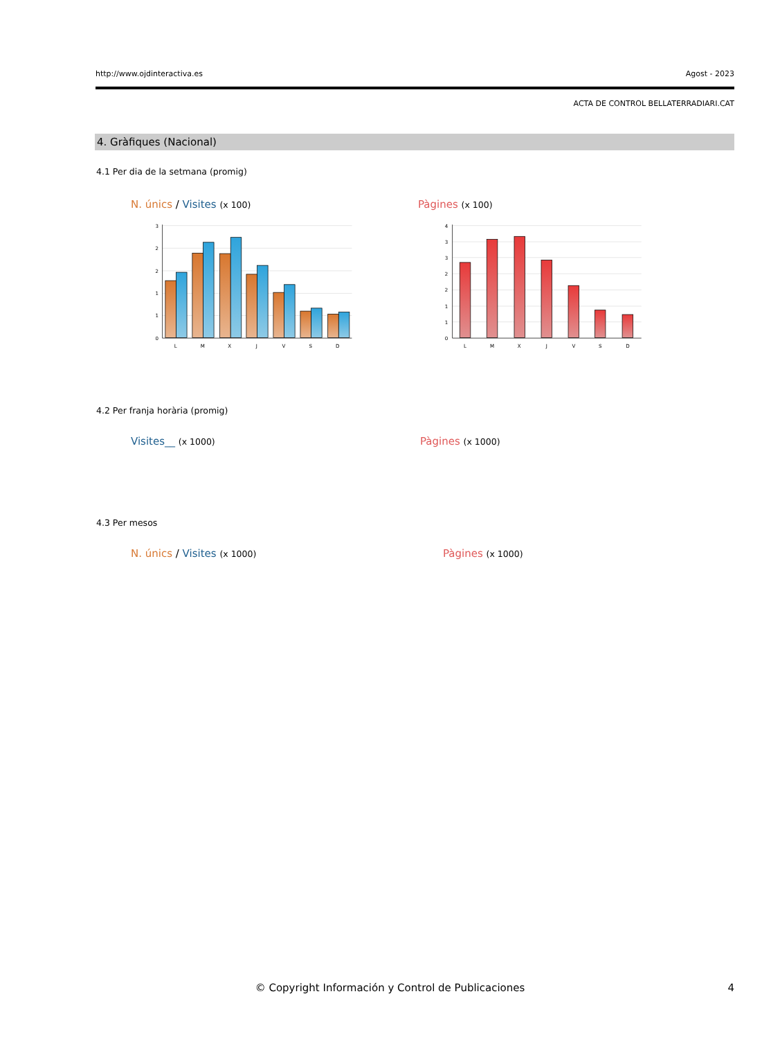http://www.ojdinteractiva.es Agost - 2023
ACTA DE CONTROL BELLATERRADIARI.CAT
4. Gràfiques (Nacional)
4.1 Per dia de la setmana (promig)
N. únics / Visites (x 100) Pàgines (x 100)
3
2
2
1
1
0
L
M
X
J
V
S
D
4
3
3
2
2
1
1
0
L
M
X
J
V
S
D
4.2 Per franja horària (promig)
Visites__ (x 1000) Pàgines (x 1000)
4.3 Per mesos
N. únics / Visites (x 1000) Pàgines (x 1000)
© Copyright Información y Control de Publicaciones
4